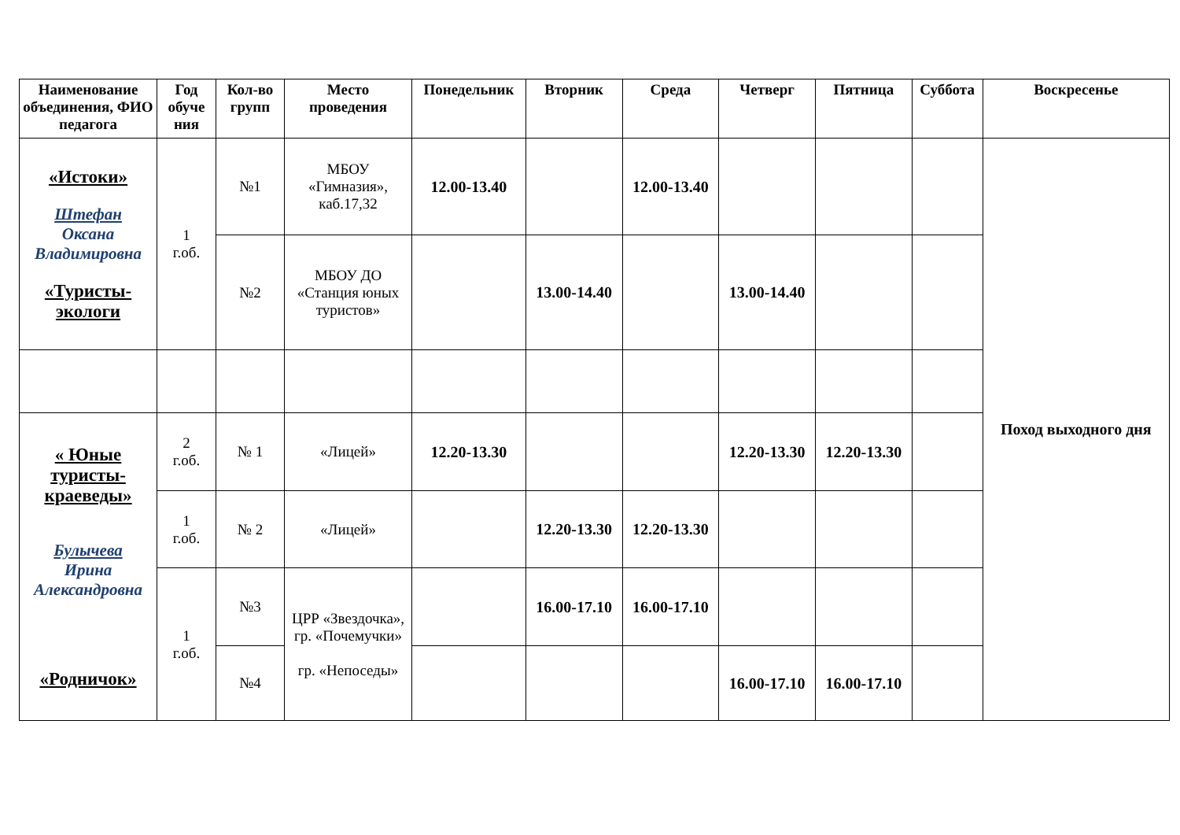| Наименование объединения, ФИО педагога | Год обуче ния | Кол-во групп | Место проведения | Понедельник | Вторник | Среда | Четверг | Пятница | Суббота | Воскресенье |
| --- | --- | --- | --- | --- | --- | --- | --- | --- | --- | --- |
| «Истоки» Штефан Оксана Владимировна «Туристы-экологи | 1 г.об. | №1 | МБОУ «Гимназия», каб.17,32 | 12.00-13.40 | | 12.00-13.40 | | | | Поход выходного дня |
| | | №2 | МБОУ ДО «Станция юных туристов» | | 13.00-14.40 | | 13.00-14.40 | | | |
| « Юные туристы-краеведы» Булычева Ирина Александровна «Родничок» | 2 г.об. | № 1 | «Лицей» | 12.20-13.30 | | | 12.20-13.30 | 12.20-13.30 | | |
| | 1 г.об. | № 2 | «Лицей» | | 12.20-13.30 | 12.20-13.30 | | | | |
| | 1 г.об. | №3 | ЦРР «Звездочка», гр. «Почемучки» гр. «Непоседы» | | 16.00-17.10 | 16.00-17.10 | | | | |
| | | №4 | | | | | 16.00-17.10 | 16.00-17.10 | | |